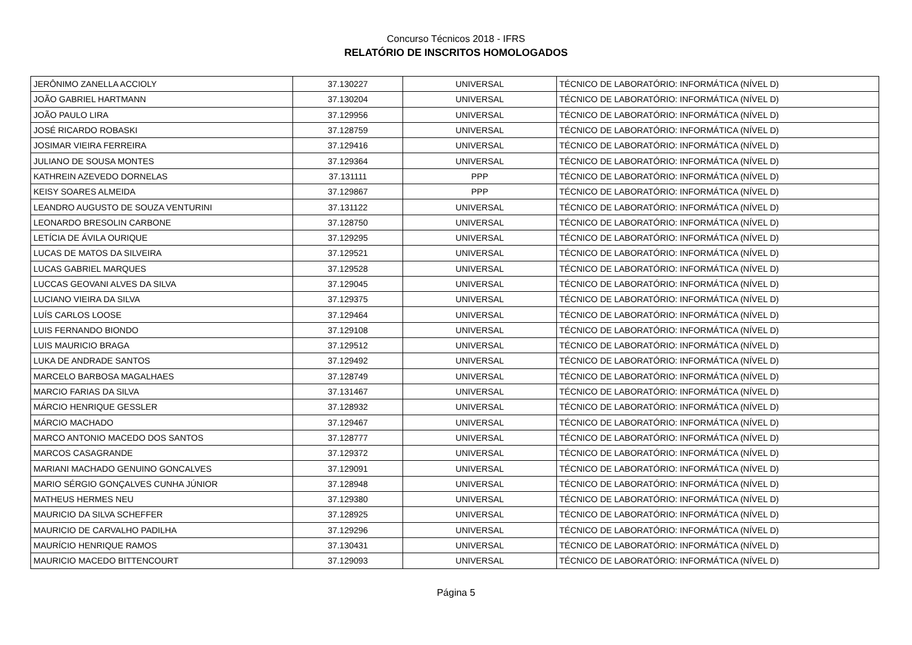Concurso Técnicos 2018 - IFRS
RELATÓRIO DE INSCRITOS HOMOLOGADOS
| JERÔNIMO ZANELLA ACCIOLY | 37.130227 | UNIVERSAL | TÉCNICO DE LABORATÓRIO: INFORMÁTICA (NÍVEL D) |
| JOÃO GABRIEL HARTMANN | 37.130204 | UNIVERSAL | TÉCNICO DE LABORATÓRIO: INFORMÁTICA (NÍVEL D) |
| JOÃO PAULO LIRA | 37.129956 | UNIVERSAL | TÉCNICO DE LABORATÓRIO: INFORMÁTICA (NÍVEL D) |
| JOSÉ RICARDO ROBASKI | 37.128759 | UNIVERSAL | TÉCNICO DE LABORATÓRIO: INFORMÁTICA (NÍVEL D) |
| JOSIMAR VIEIRA FERREIRA | 37.129416 | UNIVERSAL | TÉCNICO DE LABORATÓRIO: INFORMÁTICA (NÍVEL D) |
| JULIANO DE SOUSA MONTES | 37.129364 | UNIVERSAL | TÉCNICO DE LABORATÓRIO: INFORMÁTICA (NÍVEL D) |
| KATHREIN AZEVEDO DORNELAS | 37.131111 | PPP | TÉCNICO DE LABORATÓRIO: INFORMÁTICA (NÍVEL D) |
| KEISY SOARES ALMEIDA | 37.129867 | PPP | TÉCNICO DE LABORATÓRIO: INFORMÁTICA (NÍVEL D) |
| LEANDRO AUGUSTO DE SOUZA VENTURINI | 37.131122 | UNIVERSAL | TÉCNICO DE LABORATÓRIO: INFORMÁTICA (NÍVEL D) |
| LEONARDO BRESOLIN CARBONE | 37.128750 | UNIVERSAL | TÉCNICO DE LABORATÓRIO: INFORMÁTICA (NÍVEL D) |
| LETÍCIA DE ÁVILA OURIQUE | 37.129295 | UNIVERSAL | TÉCNICO DE LABORATÓRIO: INFORMÁTICA (NÍVEL D) |
| LUCAS DE MATOS DA SILVEIRA | 37.129521 | UNIVERSAL | TÉCNICO DE LABORATÓRIO: INFORMÁTICA (NÍVEL D) |
| LUCAS GABRIEL MARQUES | 37.129528 | UNIVERSAL | TÉCNICO DE LABORATÓRIO: INFORMÁTICA (NÍVEL D) |
| LUCCAS GEOVANI ALVES DA SILVA | 37.129045 | UNIVERSAL | TÉCNICO DE LABORATÓRIO: INFORMÁTICA (NÍVEL D) |
| LUCIANO VIEIRA DA SILVA | 37.129375 | UNIVERSAL | TÉCNICO DE LABORATÓRIO: INFORMÁTICA (NÍVEL D) |
| LUÍS CARLOS LOOSE | 37.129464 | UNIVERSAL | TÉCNICO DE LABORATÓRIO: INFORMÁTICA (NÍVEL D) |
| LUIS FERNANDO BIONDO | 37.129108 | UNIVERSAL | TÉCNICO DE LABORATÓRIO: INFORMÁTICA (NÍVEL D) |
| LUIS MAURICIO BRAGA | 37.129512 | UNIVERSAL | TÉCNICO DE LABORATÓRIO: INFORMÁTICA (NÍVEL D) |
| LUKA DE ANDRADE SANTOS | 37.129492 | UNIVERSAL | TÉCNICO DE LABORATÓRIO: INFORMÁTICA (NÍVEL D) |
| MARCELO BARBOSA MAGALHAES | 37.128749 | UNIVERSAL | TÉCNICO DE LABORATÓRIO: INFORMÁTICA (NÍVEL D) |
| MARCIO FARIAS DA SILVA | 37.131467 | UNIVERSAL | TÉCNICO DE LABORATÓRIO: INFORMÁTICA (NÍVEL D) |
| MÁRCIO HENRIQUE GESSLER | 37.128932 | UNIVERSAL | TÉCNICO DE LABORATÓRIO: INFORMÁTICA (NÍVEL D) |
| MÁRCIO MACHADO | 37.129467 | UNIVERSAL | TÉCNICO DE LABORATÓRIO: INFORMÁTICA (NÍVEL D) |
| MARCO ANTONIO MACEDO DOS SANTOS | 37.128777 | UNIVERSAL | TÉCNICO DE LABORATÓRIO: INFORMÁTICA (NÍVEL D) |
| MARCOS CASAGRANDE | 37.129372 | UNIVERSAL | TÉCNICO DE LABORATÓRIO: INFORMÁTICA (NÍVEL D) |
| MARIANI MACHADO GENUINO GONCALVES | 37.129091 | UNIVERSAL | TÉCNICO DE LABORATÓRIO: INFORMÁTICA (NÍVEL D) |
| MARIO SÉRGIO GONÇALVES CUNHA JÚNIOR | 37.128948 | UNIVERSAL | TÉCNICO DE LABORATÓRIO: INFORMÁTICA (NÍVEL D) |
| MATHEUS HERMES NEU | 37.129380 | UNIVERSAL | TÉCNICO DE LABORATÓRIO: INFORMÁTICA (NÍVEL D) |
| MAURICIO DA SILVA SCHEFFER | 37.128925 | UNIVERSAL | TÉCNICO DE LABORATÓRIO: INFORMÁTICA (NÍVEL D) |
| MAURICIO DE CARVALHO PADILHA | 37.129296 | UNIVERSAL | TÉCNICO DE LABORATÓRIO: INFORMÁTICA (NÍVEL D) |
| MAURÍCIO HENRIQUE RAMOS | 37.130431 | UNIVERSAL | TÉCNICO DE LABORATÓRIO: INFORMÁTICA (NÍVEL D) |
| MAURICIO MACEDO BITTENCOURT | 37.129093 | UNIVERSAL | TÉCNICO DE LABORATÓRIO: INFORMÁTICA (NÍVEL D) |
Página 5